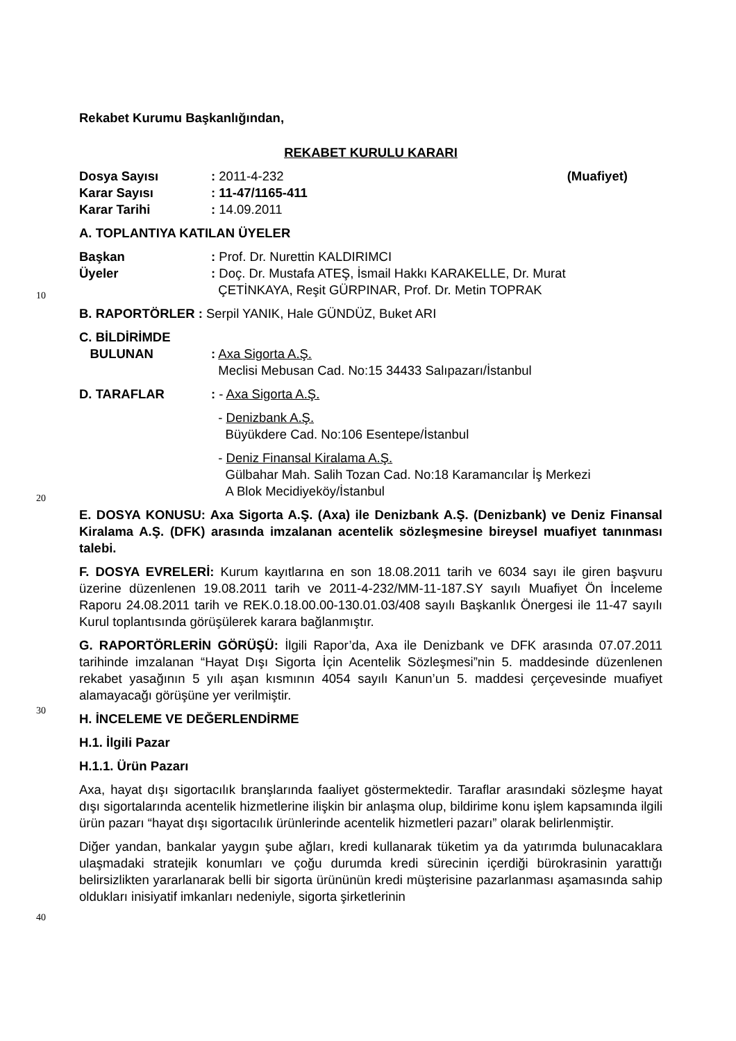Rekabet Kurumu Başkanlığından,
REKABET KURULU KARARI
Dosya Sayısı : 2011-4-232 (Muafiyet)
Karar Sayısı : 11-47/1165-411
Karar Tarihi : 14.09.2011
A. TOPLANTIYA KATILAN ÜYELER
Başkan : Prof. Dr. Nurettin KALDIRIMCI
Üyeler : Doç. Dr. Mustafa ATEŞ, İsmail Hakkı KARAKELLE, Dr. Murat
ÇETİNKAYA, Reşit GÜRPINAR, Prof. Dr. Metin TOPRAK
B. RAPORTÖRLER : Serpil YANIK, Hale GÜNDÜZ, Buket ARI
C. BİLDİRİMDE
BULUNAN : Axa Sigorta A.Ş.
Meclisi Mebusan Cad. No:15 34433 Salıpazarı/İstanbul
D. TARAFLAR : - Axa Sigorta A.Ş.
- Denizbank A.Ş.
Büyükdere Cad. No:106 Esentepe/İstanbul
- Deniz Finansal Kiralama A.Ş.
Gülbahar Mah. Salih Tozan Cad. No:18 Karamancılar İş Merkezi
A Blok Mecidiyeköy/İstanbul
E. DOSYA KONUSU: Axa Sigorta A.Ş. (Axa) ile Denizbank A.Ş. (Denizbank) ve Deniz Finansal Kiralama A.Ş. (DFK) arasında imzalanan acentelik sözleşmesine bireysel muafiyet tanınması talebi.
F. DOSYA EVRELERİ: Kurum kayıtlarına en son 18.08.2011 tarih ve 6034 sayı ile giren başvuru üzerine düzenlenen 19.08.2011 tarih ve 2011-4-232/MM-11-187.SY sayılı Muafiyet Ön İnceleme Raporu 24.08.2011 tarih ve REK.0.18.00.00-130.01.03/408 sayılı Başkanlık Önergesi ile 11-47 sayılı Kurul toplantısında görüşülerek karara bağlanmıştır.
G. RAPORTÖRLERİN GÖRÜŞÜ: İlgili Rapor’da, Axa ile Denizbank ve DFK arasında 07.07.2011 tarihinde imzalanan “Hayat Dışı Sigorta İçin Acentelik Sözleşmesi”nin 5. maddesinde düzenlenen rekabet yasağının 5 yılı aşan kısmının 4054 sayılı Kanun’un 5. maddesi çerçevesinde muafiyet alamayacağı görüşüne yer verilmiştir.
H. İNCELEME VE DEĞERLENDİRME
H.1. İlgili Pazar
H.1.1. Ürün Pazarı
Axa, hayat dışı sigortacılık branşlarında faaliyet göstermektedir. Taraflar arasındaki sözleşme hayat dışı sigortalarında acentelik hizmetlerine ilişkin bir anlaşma olup, bildirime konu işlem kapsamında ilgili ürün pazarı “hayat dışı sigortacılık ürünlerinde acentelik hizmetleri pazarı” olarak belirlenmiştir.
Diğer yandan, bankalar yaygın şube ağları, kredi kullanarak tüketim ya da yatırımda bulunacaklara ulaşmadaki stratejik konumları ve çoğu durumda kredi sürecinin içerdiği bürokrasinin yarattığı belirsizlikten yararlanarak belli bir sigorta ürününün kredi müşterisine pazarlanması aşamasında sahip oldukları inisiyatif imkanları nedeniyle, sigorta şirketlerinin
10
20
30
40